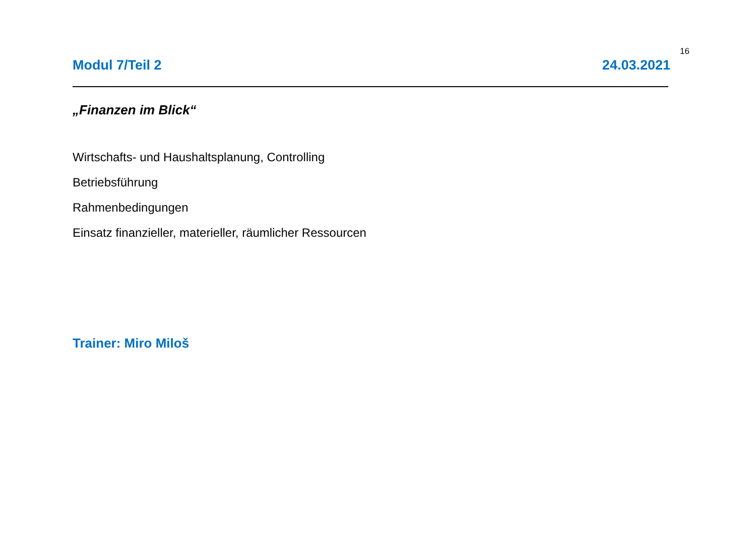16
Modul 7/Teil 2 24.03.2021
„Finanzen im Blick“
Wirtschafts- und Haushaltsplanung, Controlling
Betriebsführung
Rahmenbedingungen
Einsatz finanzieller, materieller, räumlicher Ressourcen
Trainer: Miro Miloš